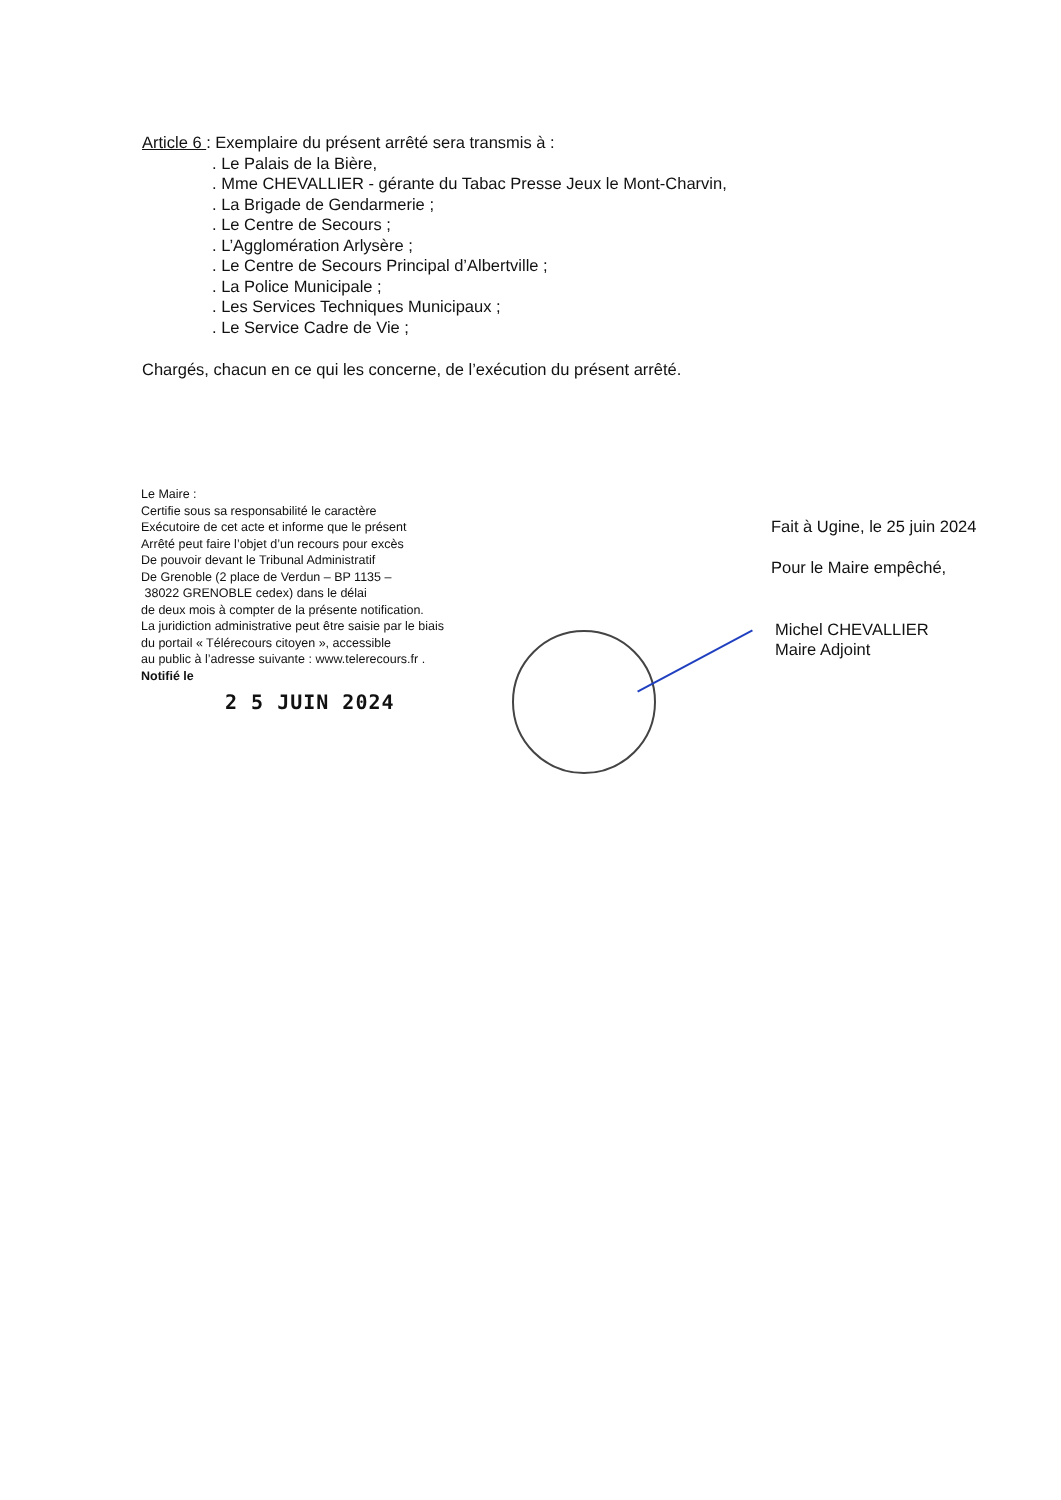Article 6 : Exemplaire du présent arrêté sera transmis à :
. Le Palais de la Bière,
. Mme CHEVALLIER - gérante du Tabac Presse Jeux le Mont-Charvin,
. La Brigade de Gendarmerie ;
. Le Centre de Secours ;
. L’Agglomération Arlysère ;
. Le Centre de Secours Principal d’Albertville ;
. La Police Municipale ;
. Les Services Techniques Municipaux ;
. Le Service Cadre de Vie ;
Chargés, chacun en ce qui les concerne, de l’exécution du présent arrêté.
Le Maire :
Certifie sous sa responsabilité le caractère
Exécutoire de cet acte et informe que le présent
Arrêté peut faire l’objet d’un recours pour excès
De pouvoir devant le Tribunal Administratif
De Grenoble (2 place de Verdun – BP 1135 –
38022 GRENOBLE cedex) dans le délai
de deux mois à compter de la présente notification.
La juridiction administrative peut être saisie par le biais
du portail « Télérecours citoyen », accessible
au public à l’adresse suivante : www.telerecours.fr .
Notifié le
2 5 JUIN 2024
Fait à Ugine, le 25 juin 2024
Pour le Maire empêché,
Michel CHEVALLIER
Maire Adjoint